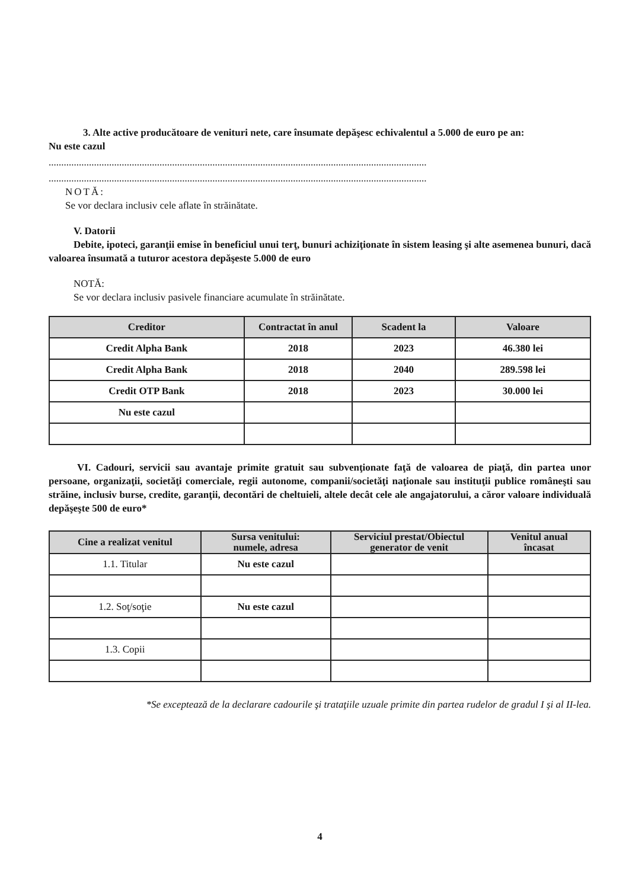3. Alte active producătoare de venituri nete, care însumate depăşesc echivalentul a 5.000 de euro pe an:
Nu este cazul
......................................................................................................................................................
......................................................................................................................................................
NOTĂ:
Se vor declara inclusiv cele aflate în străinătate.
V. Datorii
Debite, ipoteci, garanţii emise în beneficiul unui terţ, bunuri achiziţionate în sistem leasing şi alte asemenea bunuri, dacă valoarea însumată a tuturor acestora depăşeste 5.000 de euro
NOTĂ:
Se vor declara inclusiv pasivele financiare acumulate în străinătate.
| Creditor | Contractat în anul | Scadent la | Valoare |
| --- | --- | --- | --- |
| Credit Alpha Bank | 2018 | 2023 | 46.380 lei |
| Credit Alpha Bank | 2018 | 2040 | 289.598 lei |
| Credit OTP Bank | 2018 | 2023 | 30.000 lei |
| Nu este cazul | | | |
VI. Cadouri, servicii sau avantaje primite gratuit sau subvenţionate faţă de valoarea de piaţă, din partea unor persoane, organizaţii, societăţi comerciale, regii autonome, companii/societăţi naţionale sau instituţii publice româneşti sau străine, inclusiv burse, credite, garanţii, decontări de cheltuieli, altele decât cele ale angajatorului, a căror valoare individuală depăşeşte 500 de euro*
| Cine a realizat venitul | Sursa venitului: numele, adresa | Serviciul prestat/Obiectul generator de venit | Venitul anual încasat |
| --- | --- | --- | --- |
| 1.1. Titular | Nu este cazul | | |
| 1.2. Soţ/soţie | Nu este cazul | | |
| 1.3. Copii | | | |
*Se exceptează de la declarare cadourile şi trataţiile uzuale primite din partea rudelor de gradul I şi al II-lea.
4